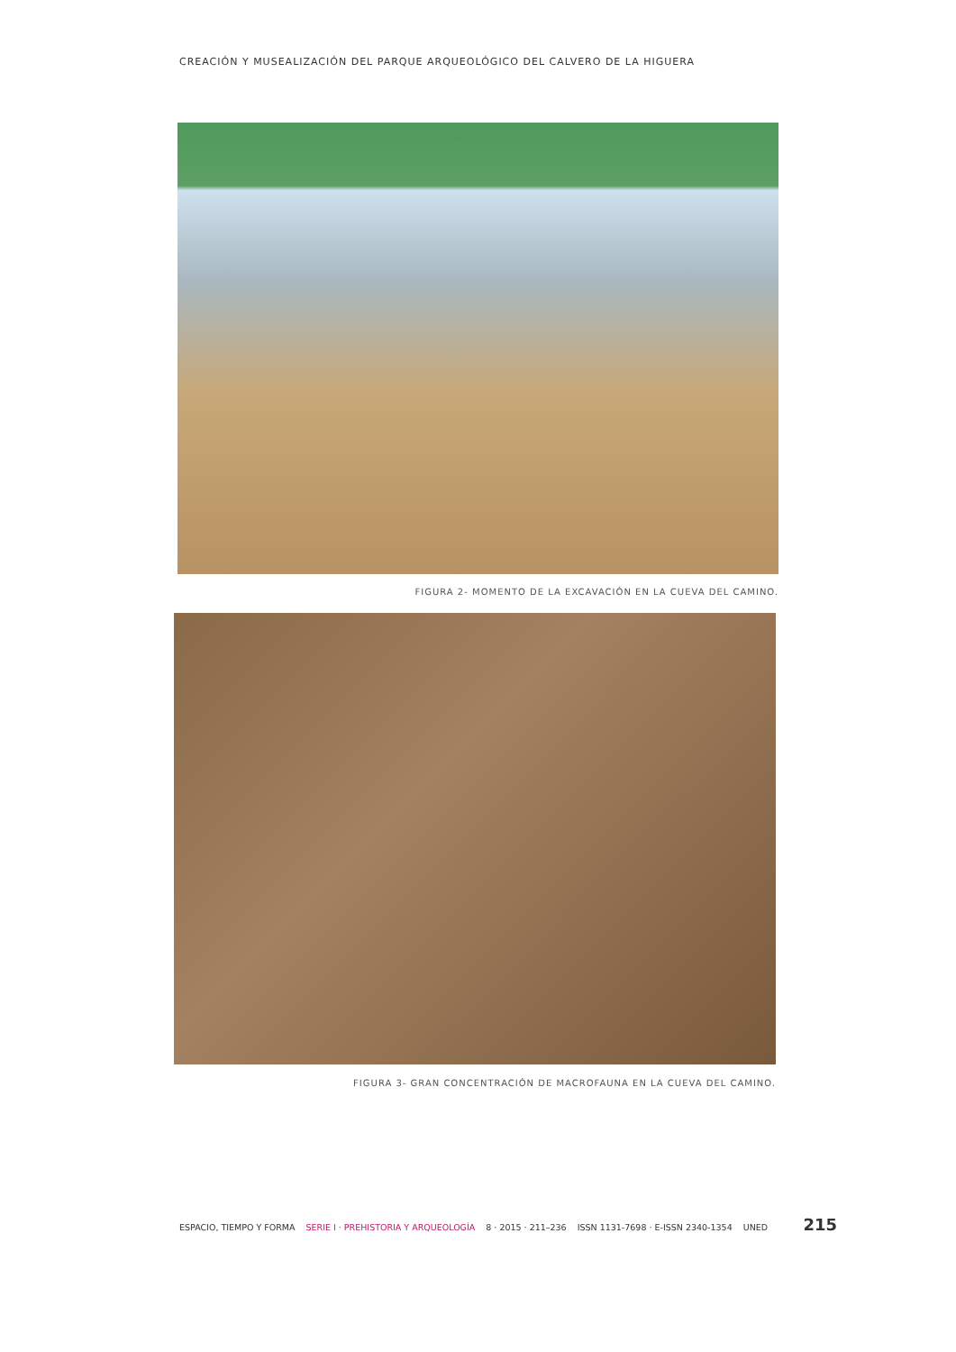CREACIÓN Y MUSEALIZACIÓN DEL PARQUE ARQUEOLÓGICO DEL CALVERO DE LA HIGUERA
FIGURA 2- MOMENTO DE LA EXCAVACIÓN EN LA CUEVA DEL CAMINO.
FIGURA 3- GRAN CONCENTRACIÓN DE MACROFAUNA EN LA CUEVA DEL CAMINO.
ESPACIO, TIEMPO Y FORMA SERIE I · PREHISTORIA Y ARQUEOLOGÍA 8 · 2015 · 211–236 ISSN 1131-7698 · E-ISSN 2340-1354 UNED 215